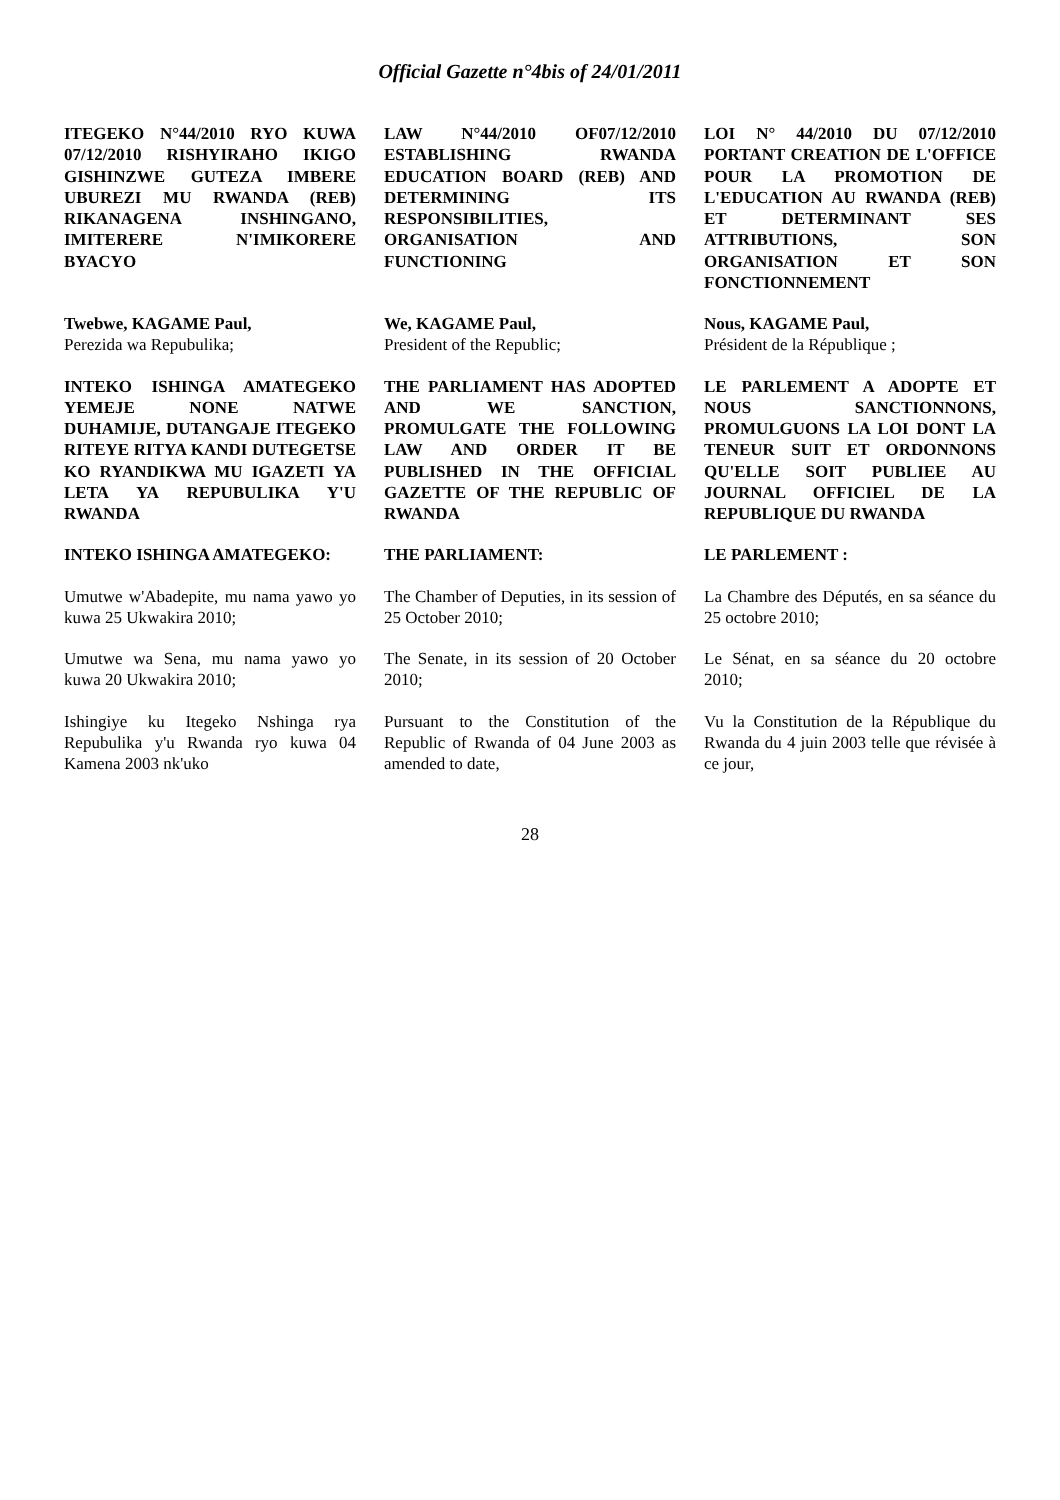Official Gazette n°4bis of 24/01/2011
| ITEGEKO N°44/2010 RYO KUWA 07/12/2010 RISHYIRAHO IKIGO GISHINZWE GUTEZA IMBERE UBUREZI MU RWANDA (REB) RIKANAGENA INSHINGANO, IMITERERE N'IMIKORERE BYACYO | LAW N°44/2010 OF07/12/2010 ESTABLISHING RWANDA EDUCATION BOARD (REB) AND DETERMINING ITS RESPONSIBILITIES, ORGANISATION AND FUNCTIONING | LOI N° 44/2010 DU 07/12/2010 PORTANT CREATION DE L'OFFICE POUR LA PROMOTION DE L'EDUCATION AU RWANDA (REB) ET DETERMINANT SES ATTRIBUTIONS, SON ORGANISATION ET SON FONCTIONNEMENT |
| Twebwe, KAGAME Paul, Perezida wa Repubulika; | We, KAGAME Paul, President of the Republic; | Nous, KAGAME Paul, Président de la République ; |
| INTEKO ISHINGA AMATEGEKO YEMEJE NONE NATWE DUHAMIJE, DUTANGAJE ITEGEKO RITEYE RITYA KANDI DUTEGETSE KO RYANDIKWA MU IGAZETI YA LETA YA REPUBULIKA Y'U RWANDA | THE PARLIAMENT HAS ADOPTED AND WE SANCTION, PROMULGATE THE FOLLOWING LAW AND ORDER IT BE PUBLISHED IN THE OFFICIAL GAZETTE OF THE REPUBLIC OF RWANDA | LE PARLEMENT A ADOPTE ET NOUS SANCTIONNONS, PROMULGUONS LA LOI DONT LA TENEUR SUIT ET ORDONNONS QU'ELLE SOIT PUBLIEE AU JOURNAL OFFICIEL DE LA REPUBLIQUE DU RWANDA |
| INTEKO ISHINGA AMATEGEKO: | THE PARLIAMENT: | LE PARLEMENT : |
| Umutwe w'Abadepite, mu nama yawo yo kuwa 25 Ukwakira 2010; | The Chamber of Deputies, in its session of 25 October 2010; | La Chambre des Députés, en sa séance du 25 octobre 2010; |
| Umutwe wa Sena, mu nama yawo yo kuwa 20 Ukwakira 2010; | The Senate, in its session of 20 October 2010; | Le Sénat, en sa séance du 20 octobre 2010; |
| Ishingiye ku Itegeko Nshinga rya Repubulika y'u Rwanda ryo kuwa 04 Kamena 2003 nk'uko | Pursuant to the Constitution of the Republic of Rwanda of 04 June 2003 as amended to date, | Vu la Constitution de la République du Rwanda du 4 juin 2003 telle que révisée à ce jour, |
28